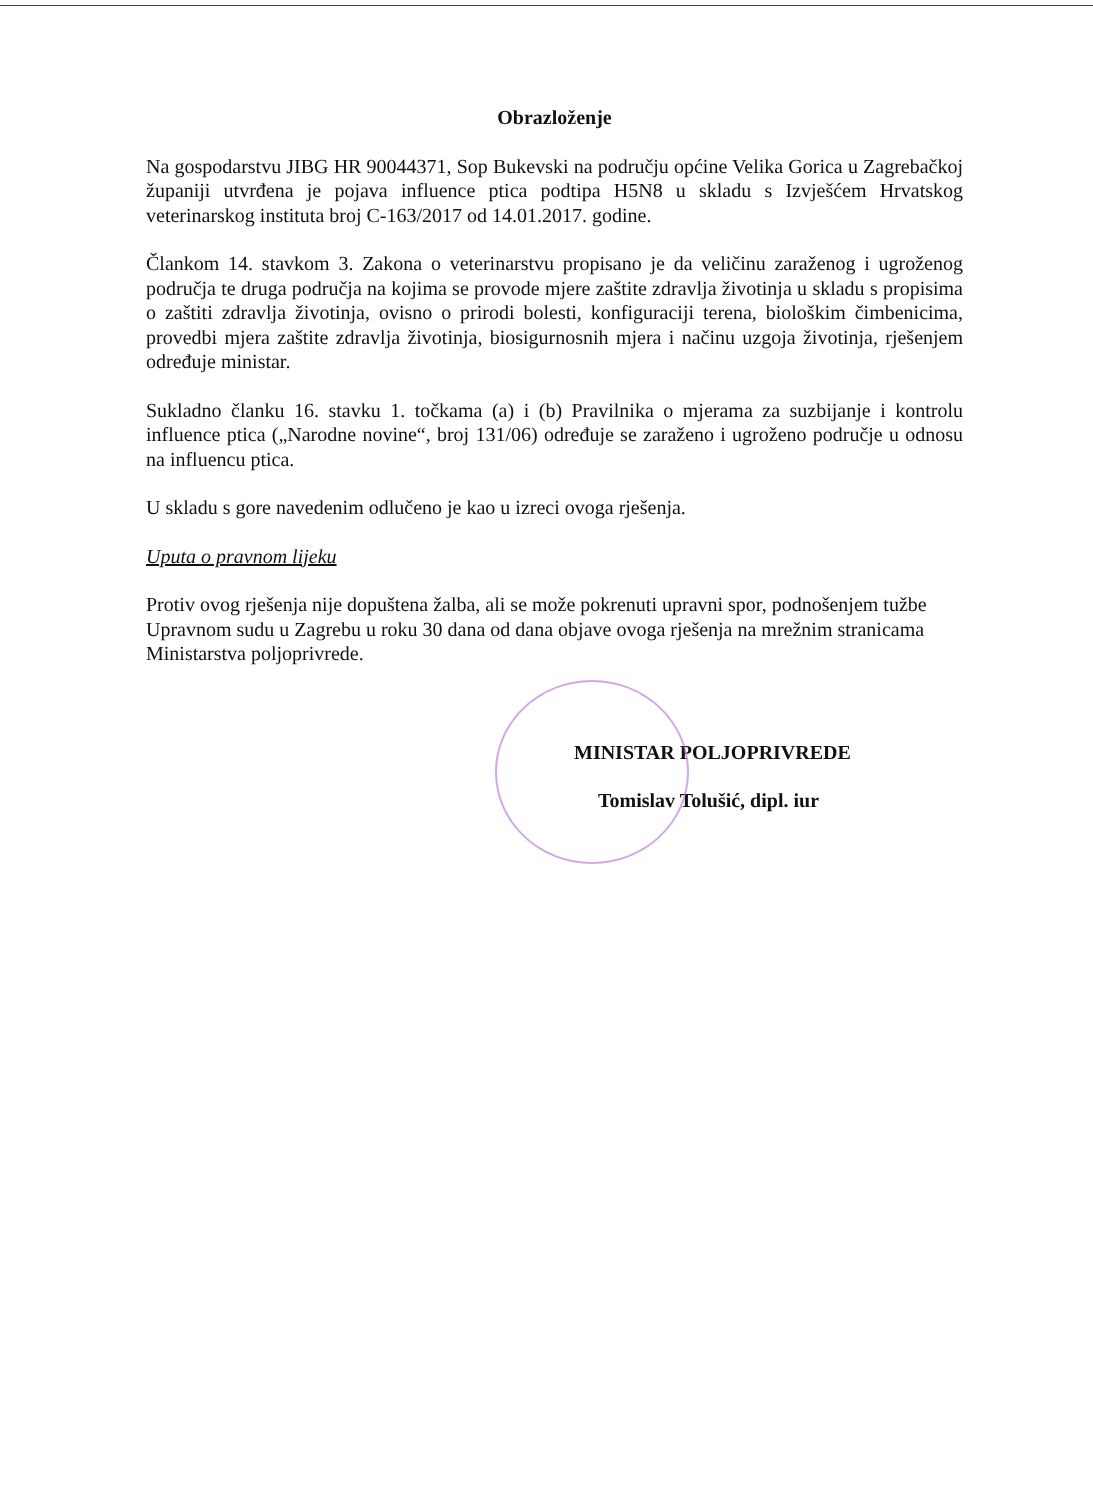Obrazloženje
Na gospodarstvu JIBG HR 90044371, Sop Bukevski na području općine Velika Gorica u Zagrebačkoj županiji utvrđena je pojava influence ptica podtipa H5N8 u skladu s Izvješćem Hrvatskog veterinarskog instituta broj C-163/2017 od 14.01.2017. godine.
Člankom 14. stavkom 3. Zakona o veterinarstvu propisano je da veličinu zaraženog i ugroženog područja te druga područja na kojima se provode mjere zaštite zdravlja životinja u skladu s propisima o zaštiti zdravlja životinja, ovisno o prirodi bolesti, konfiguraciji terena, biološkim čimbenicima, provedbi mjera zaštite zdravlja životinja, biosigurnosnih mjera i načinu uzgoja životinja, rješenjem određuje ministar.
Sukladno članku 16. stavku 1. točkama (a) i (b) Pravilnika o mjerama za suzbijanje i kontrolu influence ptica („Narodne novine“, broj 131/06) određuje se zaraženo i ugroženo područje u odnosu na influencu ptica.
U skladu s gore navedenim odlučeno je kao u izreci ovoga rješenja.
Uputa o pravnom lijeku
Protiv ovog rješenja nije dopuštena žalba, ali se može pokrenuti upravni spor, podnošenjem tužbe Upravnom sudu u Zagrebu u roku 30 dana od dana objave ovoga rješenja na mrežnim stranicama Ministarstva poljoprivrede.
MINISTAR POLJOPRIVREDE
Tomislav Tolušić, dipl. iur